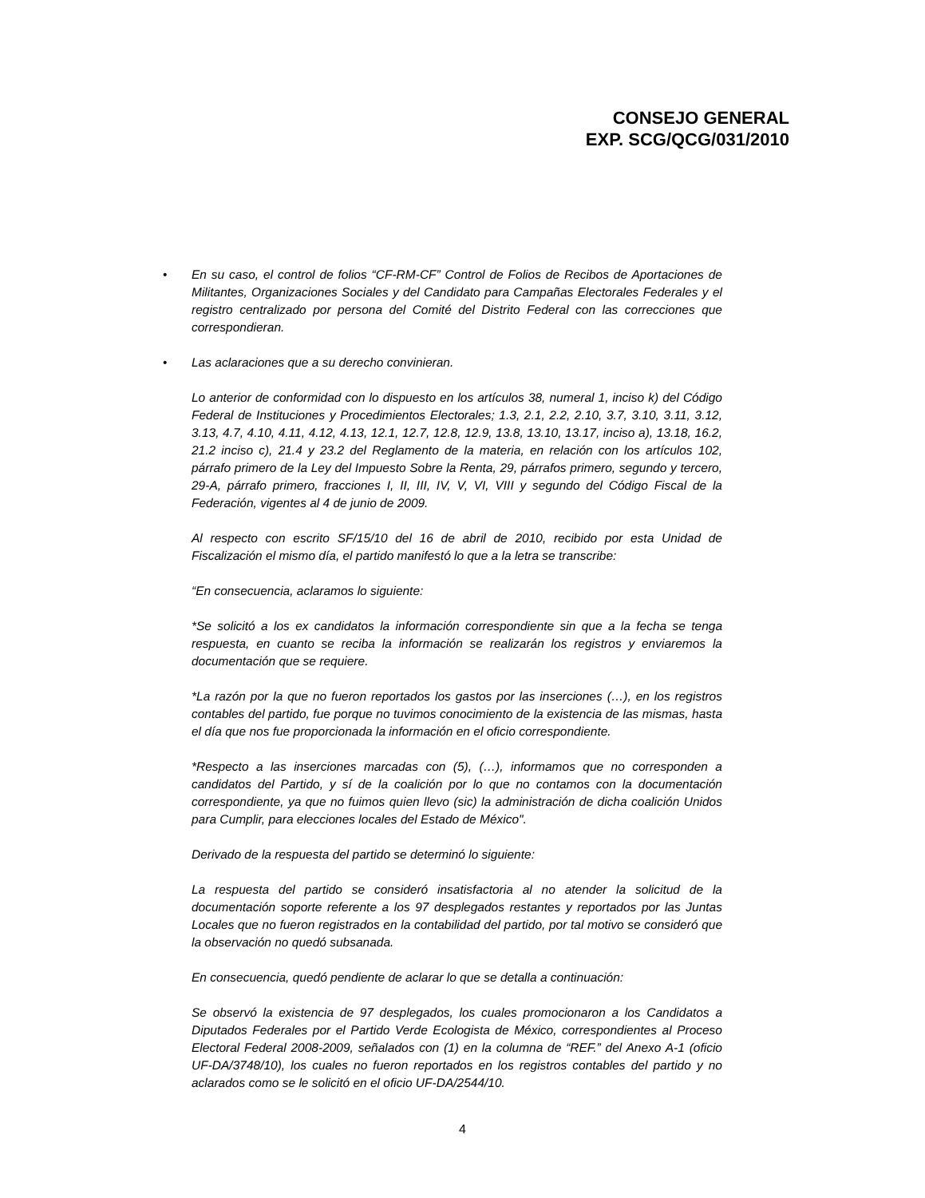CONSEJO GENERAL
EXP. SCG/QCG/031/2010
• En su caso, el control de folios “CF-RM-CF” Control de Folios de Recibos de Aportaciones de Militantes, Organizaciones Sociales y del Candidato para Campañas Electorales Federales y el registro centralizado por persona del Comité del Distrito Federal con las correcciones que correspondieran.
• Las aclaraciones que a su derecho convinieran.
Lo anterior de conformidad con lo dispuesto en los artículos 38, numeral 1, inciso k) del Código Federal de Instituciones y Procedimientos Electorales; 1.3, 2.1, 2.2, 2.10, 3.7, 3.10, 3.11, 3.12, 3.13, 4.7, 4.10, 4.11, 4.12, 4.13, 12.1, 12.7, 12.8, 12.9, 13.8, 13.10, 13.17, inciso a), 13.18, 16.2, 21.2 inciso c), 21.4 y 23.2 del Reglamento de la materia, en relación con los artículos 102, párrafo primero de la Ley del Impuesto Sobre la Renta, 29, párrafos primero, segundo y tercero, 29-A, párrafo primero, fracciones I, II, III, IV, V, VI, VIII y segundo del Código Fiscal de la Federación, vigentes al 4 de junio de 2009.
Al respecto con escrito SF/15/10 del 16 de abril de 2010, recibido por esta Unidad de Fiscalización el mismo día, el partido manifestó lo que a la letra se transcribe:
“En consecuencia, aclaramos lo siguiente:
*Se solicitó a los ex candidatos la información correspondiente sin que a la fecha se tenga respuesta, en cuanto se reciba la información se realizarán los registros y enviaremos la documentación que se requiere.
*La razón por la que no fueron reportados los gastos por las inserciones (…), en los registros contables del partido, fue porque no tuvimos conocimiento de la existencia de las mismas, hasta el día que nos fue proporcionada la información en el oficio correspondiente.
*Respecto a las inserciones marcadas con (5), (…), informamos que no corresponden a candidatos del Partido, y sí de la coalición por lo que no contamos con la documentación correspondiente, ya que no fuimos quien llevo (sic) la administración de dicha coalición Unidos para Cumplir, para elecciones locales del Estado de México".
Derivado de la respuesta del partido se determinó lo siguiente:
La respuesta del partido se consideró insatisfactoria al no atender la solicitud de la documentación soporte referente a los 97 desplegados restantes y reportados por las Juntas Locales que no fueron registrados en la contabilidad del partido, por tal motivo se consideró que la observación no quedó subsanada.
En consecuencia, quedó pendiente de aclarar lo que se detalla a continuación:
Se observó la existencia de 97 desplegados, los cuales promocionaron a los Candidatos a Diputados Federales por el Partido Verde Ecologista de México, correspondientes al Proceso Electoral Federal 2008-2009, señalados con (1) en la columna de “REF.” del Anexo A-1 (oficio UF-DA/3748/10), los cuales no fueron reportados en los registros contables del partido y no aclarados como se le solicitó en el oficio UF-DA/2544/10.
4